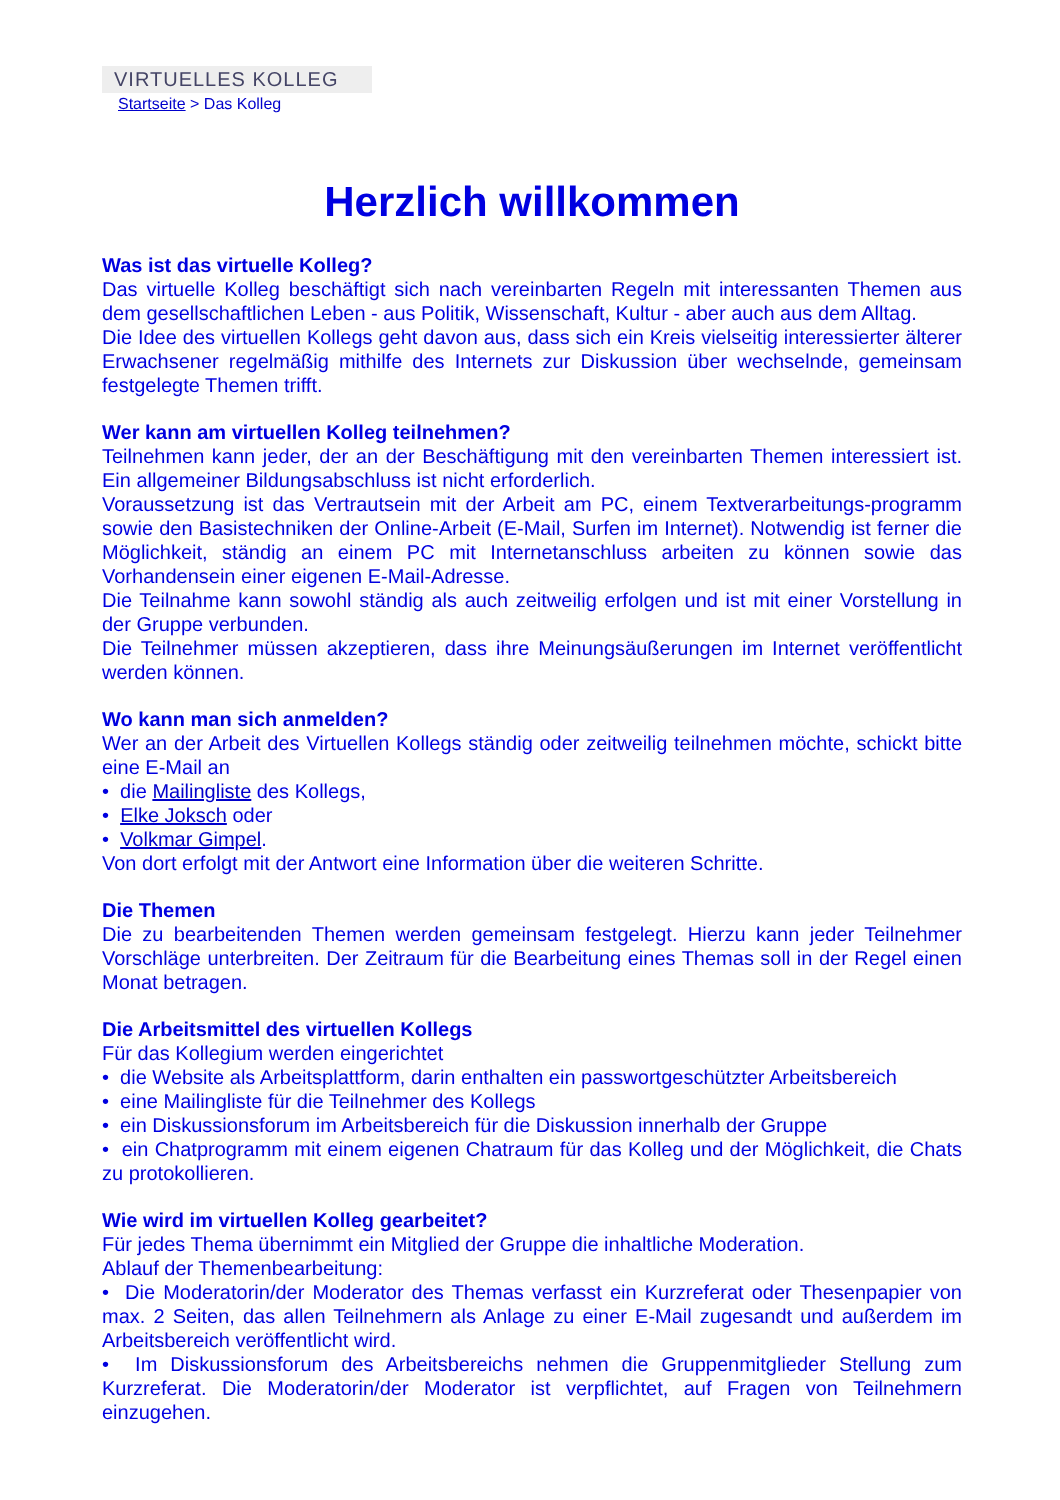VIRTUELLES KOLLEG
Startseite > Das Kolleg
Herzlich willkommen
Was ist das virtuelle Kolleg?
Das virtuelle Kolleg beschäftigt sich nach vereinbarten Regeln mit interessanten Themen aus dem gesellschaftlichen Leben - aus Politik, Wissenschaft, Kultur - aber auch aus dem Alltag.
Die Idee des virtuellen Kollegs geht davon aus, dass sich ein Kreis vielseitig interessierter älterer Erwachsener regelmäßig mithilfe des Internets zur Diskussion über wechselnde, gemeinsam festgelegte Themen trifft.
Wer kann am virtuellen Kolleg teilnehmen?
Teilnehmen kann jeder, der an der Beschäftigung mit den vereinbarten Themen interessiert ist. Ein allgemeiner Bildungsabschluss ist nicht erforderlich.
Voraussetzung ist das Vertrautsein mit der Arbeit am PC, einem Textverarbeitungs-programm sowie den Basistechniken der Online-Arbeit (E-Mail, Surfen im Internet). Notwendig ist ferner die Möglichkeit, ständig an einem PC mit Internetanschluss arbeiten zu können sowie das Vorhandensein einer eigenen E-Mail-Adresse.
Die Teilnahme kann sowohl ständig als auch zeitweilig erfolgen und ist mit einer Vorstellung in der Gruppe verbunden.
Die Teilnehmer müssen akzeptieren, dass ihre Meinungsäußerungen im Internet veröffentlicht werden können.
Wo kann man sich anmelden?
Wer an der Arbeit des Virtuellen Kollegs ständig oder zeitweilig teilnehmen möchte, schickt bitte eine E-Mail an
• die Mailingliste des Kollegs,
• Elke Joksch oder
• Volkmar Gimpel.
Von dort erfolgt mit der Antwort eine Information über die weiteren Schritte.
Die Themen
Die zu bearbeitenden Themen werden gemeinsam festgelegt. Hierzu kann jeder Teilnehmer Vorschläge unterbreiten. Der Zeitraum für die Bearbeitung eines Themas soll in der Regel einen Monat betragen.
Die Arbeitsmittel des virtuellen Kollegs
Für das Kollegium werden eingerichtet
• die Website als Arbeitsplattform, darin enthalten ein passwortgeschützter Arbeitsbereich
• eine Mailingliste für die Teilnehmer des Kollegs
• ein Diskussionsforum im Arbeitsbereich für die Diskussion innerhalb der Gruppe
• ein Chatprogramm mit einem eigenen Chatraum für das Kolleg und der Möglichkeit, die Chats zu protokollieren.
Wie wird im virtuellen Kolleg gearbeitet?
Für jedes Thema übernimmt ein Mitglied der Gruppe die inhaltliche Moderation.
Ablauf der Themenbearbeitung:
• Die Moderatorin/der Moderator des Themas verfasst ein Kurzreferat oder Thesenpapier von max. 2 Seiten, das allen Teilnehmern als Anlage zu einer E-Mail zugesandt und außerdem im Arbeitsbereich veröffentlicht wird.
• Im Diskussionsforum des Arbeitsbereichs nehmen die Gruppenmitglieder Stellung zum Kurzreferat. Die Moderatorin/der Moderator ist verpflichtet, auf Fragen von Teilnehmern einzugehen.